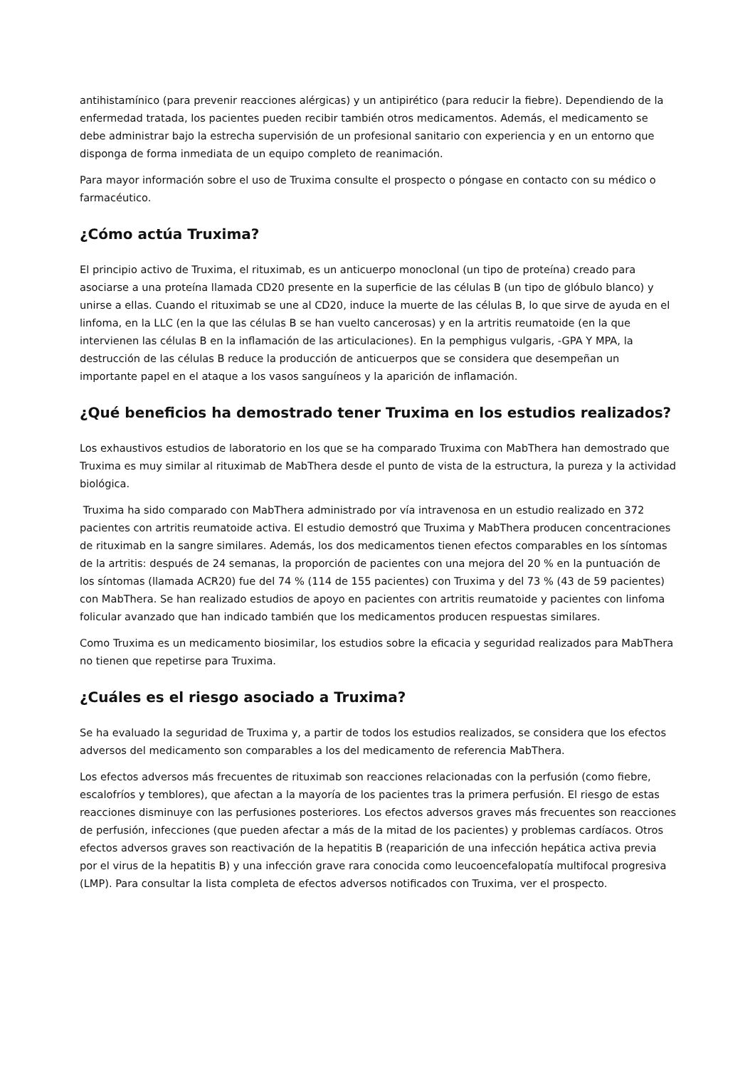antihistamínico (para prevenir reacciones alérgicas) y un antipirético (para reducir la fiebre). Dependiendo de la enfermedad tratada, los pacientes pueden recibir también otros medicamentos. Además, el medicamento se debe administrar bajo la estrecha supervisión de un profesional sanitario con experiencia y en un entorno que disponga de forma inmediata de un equipo completo de reanimación.
Para mayor información sobre el uso de Truxima consulte el prospecto o póngase en contacto con su médico o farmacéutico.
¿Cómo actúa Truxima?
El principio activo de Truxima, el rituximab, es un anticuerpo monoclonal (un tipo de proteína) creado para asociarse a una proteína llamada CD20 presente en la superficie de las células B (un tipo de glóbulo blanco) y unirse a ellas. Cuando el rituximab se une al CD20, induce la muerte de las células B, lo que sirve de ayuda en el linfoma, en la LLC (en la que las células B se han vuelto cancerosas) y en la artritis reumatoide (en la que intervienen las células B en la inflamación de las articulaciones). En la pemphigus vulgaris, -GPA Y MPA, la destrucción de las células B reduce la producción de anticuerpos que se considera que desempeñan un importante papel en el ataque a los vasos sanguíneos y la aparición de inflamación.
¿Qué beneficios ha demostrado tener Truxima en los estudios realizados?
Los exhaustivos estudios de laboratorio en los que se ha comparado Truxima con MabThera han demostrado que Truxima es muy similar al rituximab de MabThera desde el punto de vista de la estructura, la pureza y la actividad biológica.
Truxima ha sido comparado con MabThera administrado por vía intravenosa en un estudio realizado en 372 pacientes con artritis reumatoide activa. El estudio demostró que Truxima y MabThera producen concentraciones de rituximab en la sangre similares. Además, los dos medicamentos tienen efectos comparables en los síntomas de la artritis: después de 24 semanas, la proporción de pacientes con una mejora del 20 % en la puntuación de los síntomas (llamada ACR20) fue del 74 % (114 de 155 pacientes) con Truxima y del 73 % (43 de 59 pacientes) con MabThera. Se han realizado estudios de apoyo en pacientes con artritis reumatoide y pacientes con linfoma folicular avanzado que han indicado también que los medicamentos producen respuestas similares.
Como Truxima es un medicamento biosimilar, los estudios sobre la eficacia y seguridad realizados para MabThera no tienen que repetirse para Truxima.
¿Cuáles es el riesgo asociado a Truxima?
Se ha evaluado la seguridad de Truxima y, a partir de todos los estudios realizados, se considera que los efectos adversos del medicamento son comparables a los del medicamento de referencia MabThera.
Los efectos adversos más frecuentes de rituximab son reacciones relacionadas con la perfusión (como fiebre, escalofríos y temblores), que afectan a la mayoría de los pacientes tras la primera perfusión. El riesgo de estas reacciones disminuye con las perfusiones posteriores. Los efectos adversos graves más frecuentes son reacciones de perfusión, infecciones (que pueden afectar a más de la mitad de los pacientes) y problemas cardíacos. Otros efectos adversos graves son reactivación de la hepatitis B (reaparición de una infección hepática activa previa por el virus de la hepatitis B) y una infección grave rara conocida como leucoencefalopatía multifocal progresiva (LMP). Para consultar la lista completa de efectos adversos notificados con Truxima, ver el prospecto.